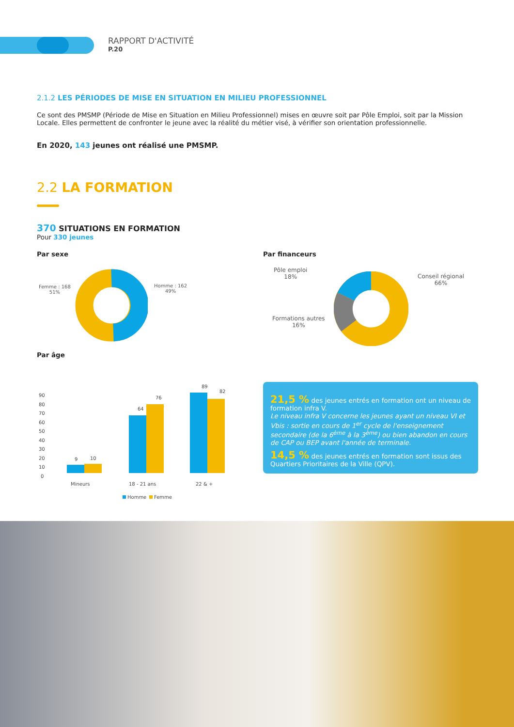RAPPORT D'ACTIVITÉ
P.20
2.1.2 LES PÉRIODES DE MISE EN SITUATION EN MILIEU PROFESSIONNEL
Ce sont des PMSMP (Période de Mise en Situation en Milieu Professionnel) mises en œuvre soit par Pôle Emploi, soit par la Mission Locale. Elles permettent de confronter le jeune avec la réalité du métier visé, à vérifier son orientation professionnelle.
En 2020, 143 jeunes ont réalisé une PMSMP.
2.2 LA FORMATION
370 SITUATIONS EN FORMATION
Pour 330 jeunes
Par sexe Par financeurs
Femme : 168
51%
Homme : 162
49%
Pôle emploi
18%
Conseil régional
66%
Formations autres
16%
Par âge
90
80
70
60
50
40
30
20
10
0
9
10
64
76
89
82
Mineurs
18 - 21 ans
22 & +
Homme
Femme
21,5 % des jeunes entrés en formation ont un niveau de formation infra V.
Le niveau infra V concerne les jeunes ayant un niveau VI et Vbis : sortie en cours de 1<sup>er</sup> cycle de l'enseignement secondaire (de la 6<sup>ème</sup> à la 3<sup>ème</sup>) ou bien abandon en cours de CAP ou BEP avant l'année de terminale.
14,5 % des jeunes entrés en formation sont issus des Quartiers Prioritaires de la Ville (QPV).